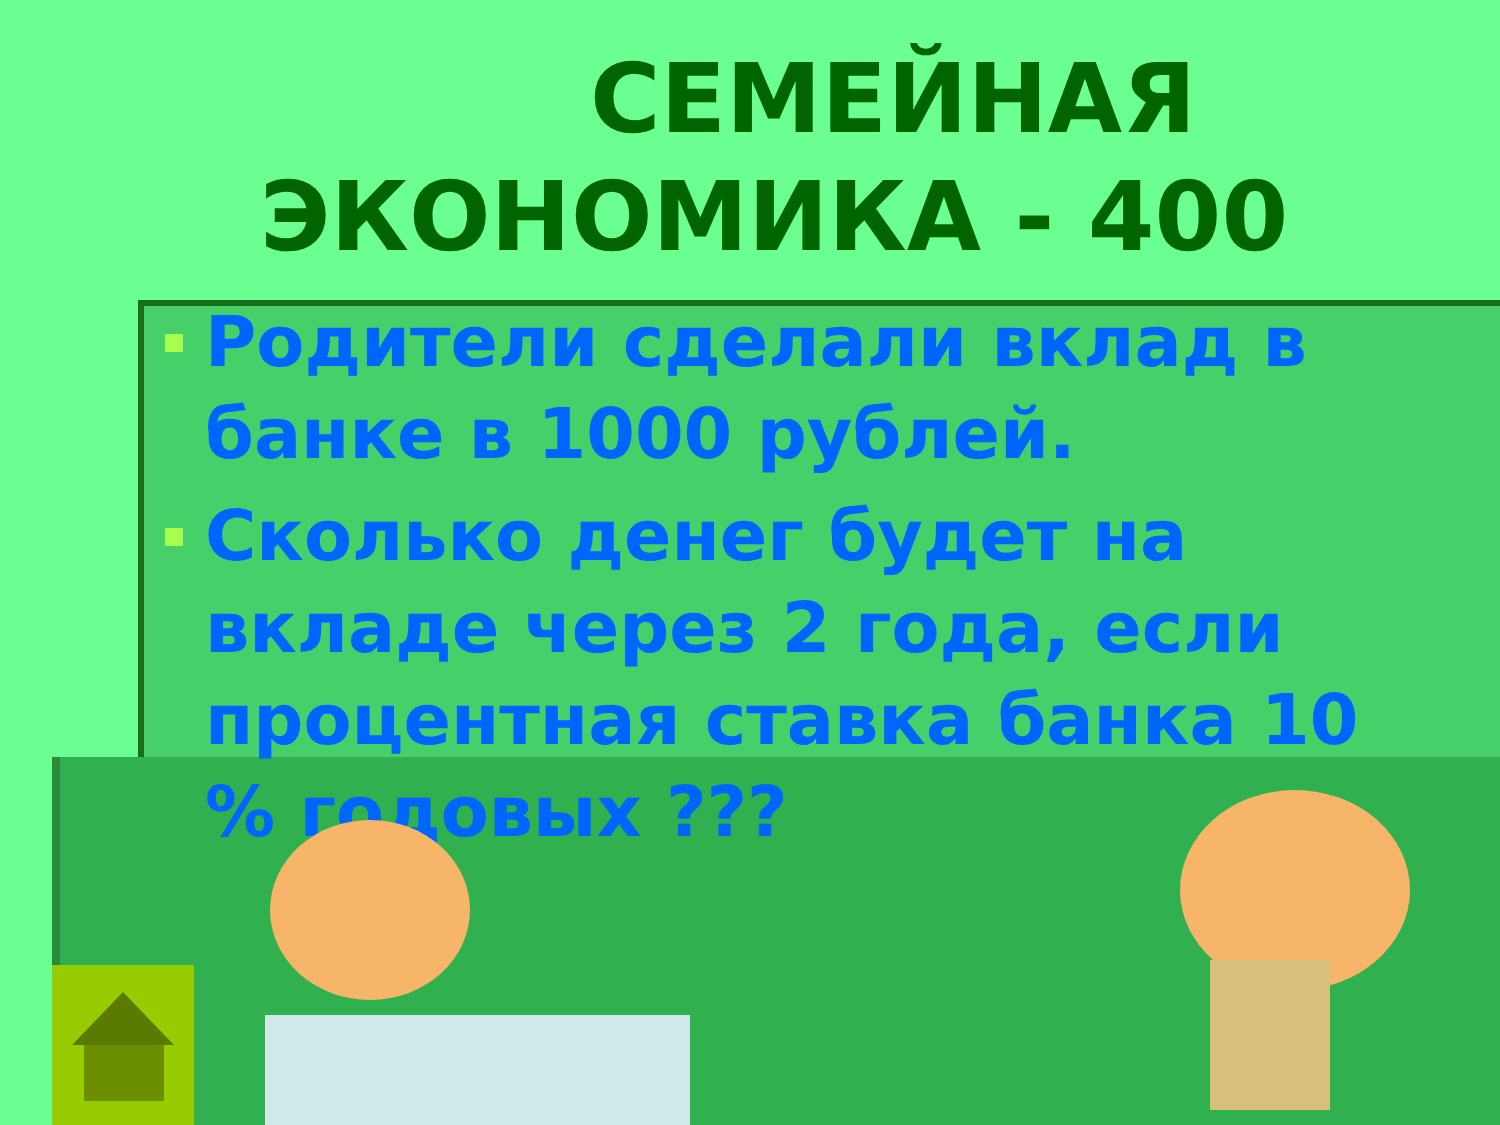СЕМЕЙНАЯ
ЭКОНОМИКА - 400
Родители сделали вклад в банке в 1000 рублей.
Сколько денег будет на вкладе через 2 года, если процентная ставка банка 10 % годовых ???